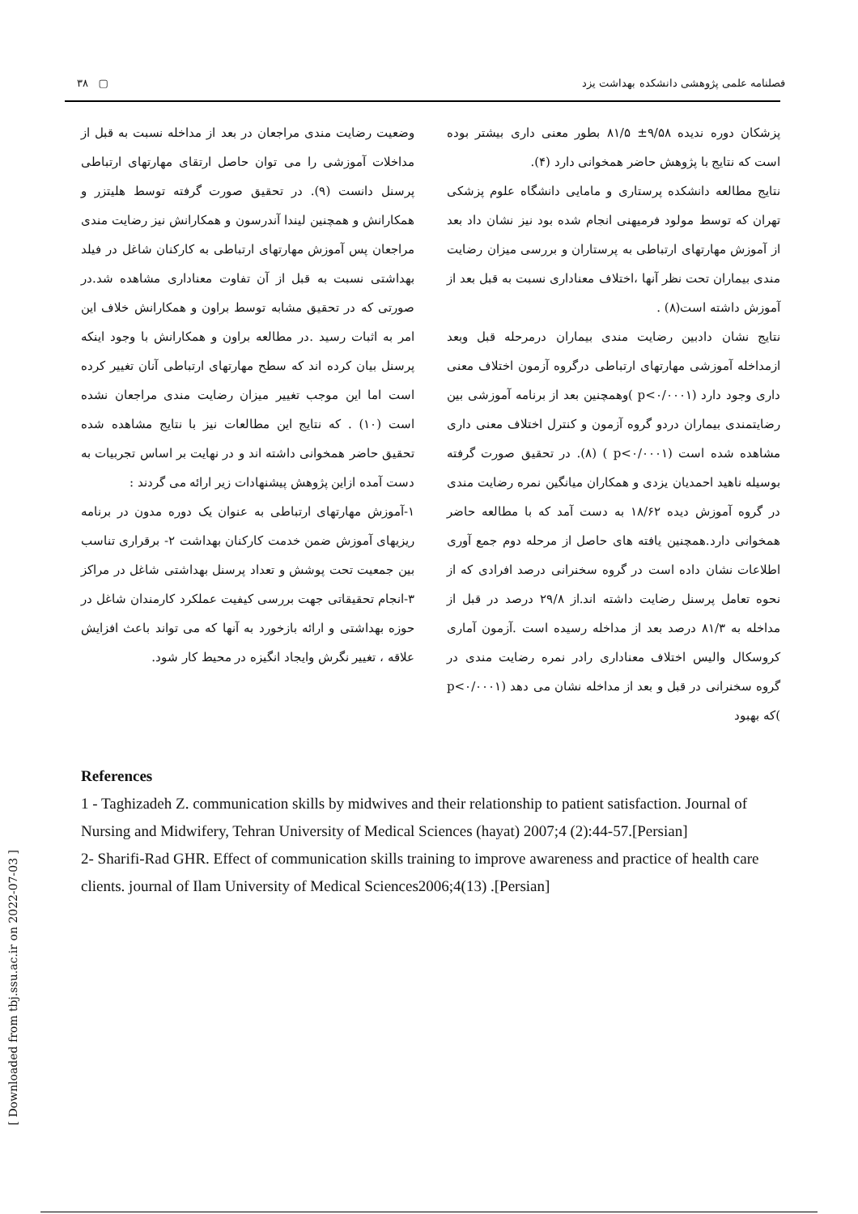[ Downloaded from tbj.ssu.ac.ir on 2022-07-03 ]
۳۸ ▢ فصلنامه علمی پژوهشی دانشکده بهداشت یزد
پزشکان دوره ندیده ۹/۵۸± ۸۱/۵ بطور معنی داری بیشتر بوده است که نتایج با پژوهش حاضر همخوانی دارد (۴).
نتایج مطالعه دانشکده پرستاری و مامایی دانشگاه علوم پزشکی تهران که توسط مولود فرمیهنی انجام شده بود نیز نشان داد بعد از آموزش مهارتهای ارتباطی به پرستاران و بررسی میزان رضایت مندی بیماران تحت نظر آنها ،اختلاف معناداری نسبت به قبل بعد از آموزش داشته است(۸) .
نتایج نشان دادبین رضایت مندی بیماران درمرحله قبل وبعد ازمداخله آموزشی مهارتهای ارتباطی درگروه آزمون اختلاف معنی داری وجود دارد (p<۰/۰۰۰۱ )وهمچنین بعد از برنامه آموزشی بین رضایتمندی بیماران دردو گروه آزمون و کنترل اختلاف معنی داری مشاهده شده است (p<۰/۰۰۰۱ ) (۸). در تحقیق صورت گرفته بوسیله ناهید احمدیان یزدی و همکاران میانگین نمره رضایت مندی در گروه آموزش دیده ۱۸/۶۲ به دست آمد که با مطالعه حاضر همخوانی دارد.همچنین یافته های حاصل از مرحله دوم جمع آوری اطلاعات نشان داده است در گروه سخنرانی درصد افرادی که از نحوه تعامل پرسنل رضایت داشته اند.از ۲۹/۸ درصد در قبل از مداخله به ۸۱/۳ درصد بعد از مداخله رسیده است .آزمون آماری کروسکال والیس اختلاف معناداری رادر نمره رضایت مندی در گروه سخنرانی در قبل و بعد از مداخله نشان می دهد (p<۰/۰۰۰۱ )که بهبود
وضعیت رضایت مندی مراجعان در بعد از مداخله نسبت به قبل از مداخلات آموزشی را می توان حاصل ارتقای مهارتهای ارتباطی پرسنل دانست (۹). در تحقیق صورت گرفته توسط هلیتزر و همکارانش و همچنین لیندا آندرسون و همکارانش نیز رضایت مندی مراجعان پس آموزش مهارتهای ارتباطی به کارکنان شاغل در فیلد بهداشتی نسبت به قبل از آن تفاوت معناداری مشاهده شد.در صورتی که در تحقیق مشابه توسط براون و همکارانش خلاف این امر به اثبات رسید .در مطالعه براون و همکارانش با وجود اینکه پرسنل بیان کرده اند که سطح مهارتهای ارتباطی آنان تغییر کرده است اما این موجب تغییر میزان رضایت مندی مراجعان نشده است (۱۰) . که نتایج این مطالعات نیز با نتایج مشاهده شده تحقیق حاضر همخوانی داشته اند و در نهایت بر اساس تجربیات به دست آمده ازاین پژوهش پیشنهادات زیر ارائه می گردند :
۱-آموزش مهارتهای ارتباطی به عنوان یک دوره مدون در برنامه ریزیهای آموزش ضمن خدمت کارکنان بهداشت ۲- برقراری تناسب بین جمعیت تحت پوشش و تعداد پرسنل بهداشتی شاغل در مراکز ۳-انجام تحقیقاتی جهت بررسی کیفیت عملکرد کارمندان شاغل در حوزه بهداشتی و ارائه بازخورد به آنها که می تواند باعث افزایش علاقه ، تغییر نگرش وایجاد انگیزه در محیط کار شود.
References
1 - Taghizadeh Z. communication skills by midwives and their relationship to patient satisfaction. Journal of Nursing and Midwifery, Tehran University of Medical Sciences (hayat) 2007;4 (2):44-57.[Persian]
2- Sharifi-Rad GHR. Effect of communication skills training to improve awareness and practice of health care clients. journal of Ilam University of Medical Sciences2006;4(13) .[Persian]